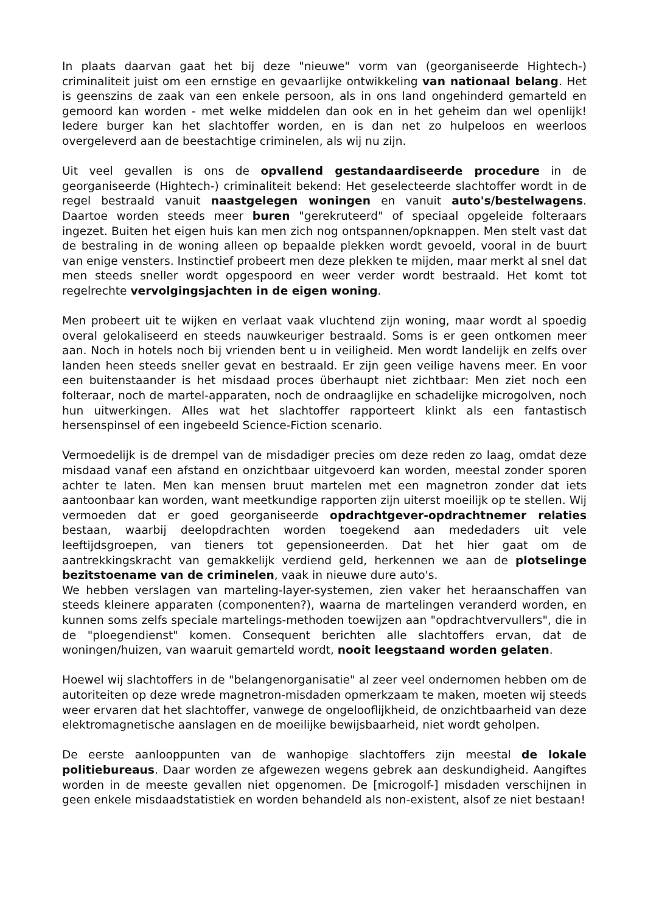In plaats daarvan gaat het bij deze "nieuwe" vorm van (georganiseerde Hightech-) criminaliteit juist om een ernstige en gevaarlijke ontwikkeling van nationaal belang. Het is geenszins de zaak van een enkele persoon, als in ons land ongehinderd gemarteld en gemoord kan worden - met welke middelen dan ook en in het geheim dan wel openlijk! Iedere burger kan het slachtoffer worden, en is dan net zo hulpeloos en weerloos overgeleverd aan de beestachtige criminelen, als wij nu zijn.
Uit veel gevallen is ons de opvallend gestandaardiseerde procedure in de georganiseerde (Hightech-) criminaliteit bekend: Het geselecteerde slachtoffer wordt in de regel bestraald vanuit naastgelegen woningen en vanuit auto's/bestelwagens. Daartoe worden steeds meer buren "gerekruteerd" of speciaal opgeleide folteraars ingezet. Buiten het eigen huis kan men zich nog ontspannen/opknappen. Men stelt vast dat de bestraling in de woning alleen op bepaalde plekken wordt gevoeld, vooral in de buurt van enige vensters. Instinctief probeert men deze plekken te mijden, maar merkt al snel dat men steeds sneller wordt opgespoord en weer verder wordt bestraald. Het komt tot regelrechte vervolgingsjachten in de eigen woning.
Men probeert uit te wijken en verlaat vaak vluchtend zijn woning, maar wordt al spoedig overal gelokaliseerd en steeds nauwkeuriger bestraald. Soms is er geen ontkomen meer aan. Noch in hotels noch bij vrienden bent u in veiligheid. Men wordt landelijk en zelfs over landen heen steeds sneller gevat en bestraald. Er zijn geen veilige havens meer. En voor een buitenstaander is het misdaad proces überhaupt niet zichtbaar: Men ziet noch een folteraar, noch de martel-apparaten, noch de ondraaglijke en schadelijke microgolven, noch hun uitwerkingen. Alles wat het slachtoffer rapporteert klinkt als een fantastisch hersenspinsel of een ingebeeld Science-Fiction scenario.
Vermoedelijk is de drempel van de misdadiger precies om deze reden zo laag, omdat deze misdaad vanaf een afstand en onzichtbaar uitgevoerd kan worden, meestal zonder sporen achter te laten. Men kan mensen bruut martelen met een magnetron zonder dat iets aantoonbaar kan worden, want meetkundige rapporten zijn uiterst moeilijk op te stellen. Wij vermoeden dat er goed georganiseerde opdrachtgever-opdrachtnemer relaties bestaan, waarbij deelopdrachten worden toegekend aan mededaders uit vele leeftijdsgroepen, van tieners tot gepensioneerden. Dat het hier gaat om de aantrekkingskracht van gemakkelijk verdiend geld, herkennen we aan de plotselinge bezitstoename van de criminelen, vaak in nieuwe dure auto's.
We hebben verslagen van marteling-layer-systemen, zien vaker het heraanschaffen van steeds kleinere apparaten (componenten?), waarna de martelingen veranderd worden, en kunnen soms zelfs speciale martelings-methoden toewijzen aan "opdrachtvervullers", die in de "ploegendienst" komen. Consequent berichten alle slachtoffers ervan, dat de woningen/huizen, van waaruit gemarteld wordt, nooit leegstaand worden gelaten.
Hoewel wij slachtoffers in de "belangenorganisatie" al zeer veel ondernomen hebben om de autoriteiten op deze wrede magnetron-misdaden opmerkzaam te maken, moeten wij steeds weer ervaren dat het slachtoffer, vanwege de ongelooflijkheid, de onzichtbaarheid van deze elektromagnetische aanslagen en de moeilijke bewijsbaarheid, niet wordt geholpen.
De eerste aanlooppunten van de wanhopige slachtoffers zijn meestal de lokale politiebureaus. Daar worden ze afgewezen wegens gebrek aan deskundigheid. Aangiftes worden in de meeste gevallen niet opgenomen. De [microgolf-] misdaden verschijnen in geen enkele misdaadstatistiek en worden behandeld als non-existent, alsof ze niet bestaan!